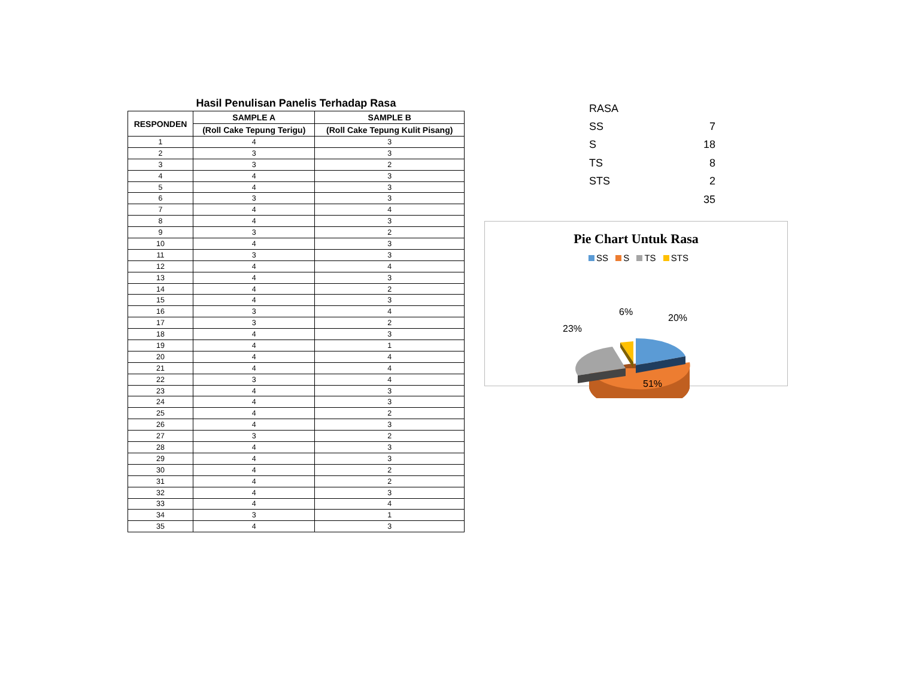Hasil Penulisan Panelis Terhadap Rasa
| RESPONDEN | SAMPLE A | SAMPLE B |
| --- | --- | --- |
| | (Roll Cake Tepung Terigu) | (Roll Cake Tepung Kulit Pisang) |
| 1 | 4 | 3 |
| 2 | 3 | 3 |
| 3 | 3 | 2 |
| 4 | 4 | 3 |
| 5 | 4 | 3 |
| 6 | 3 | 3 |
| 7 | 4 | 4 |
| 8 | 4 | 3 |
| 9 | 3 | 2 |
| 10 | 4 | 3 |
| 11 | 3 | 3 |
| 12 | 4 | 4 |
| 13 | 4 | 3 |
| 14 | 4 | 2 |
| 15 | 4 | 3 |
| 16 | 3 | 4 |
| 17 | 3 | 2 |
| 18 | 4 | 3 |
| 19 | 4 | 1 |
| 20 | 4 | 4 |
| 21 | 4 | 4 |
| 22 | 3 | 4 |
| 23 | 4 | 3 |
| 24 | 4 | 3 |
| 25 | 4 | 2 |
| 26 | 4 | 3 |
| 27 | 3 | 2 |
| 28 | 4 | 3 |
| 29 | 4 | 3 |
| 30 | 4 | 2 |
| 31 | 4 | 2 |
| 32 | 4 | 3 |
| 33 | 4 | 4 |
| 34 | 3 | 1 |
| 35 | 4 | 3 |
| RASA | |
| SS | 7 |
| S | 18 |
| TS | 8 |
| STS | 2 |
| | 35 |
Pie Chart Untuk Rasa
SS S TS STS
23%
6%
20%
51%